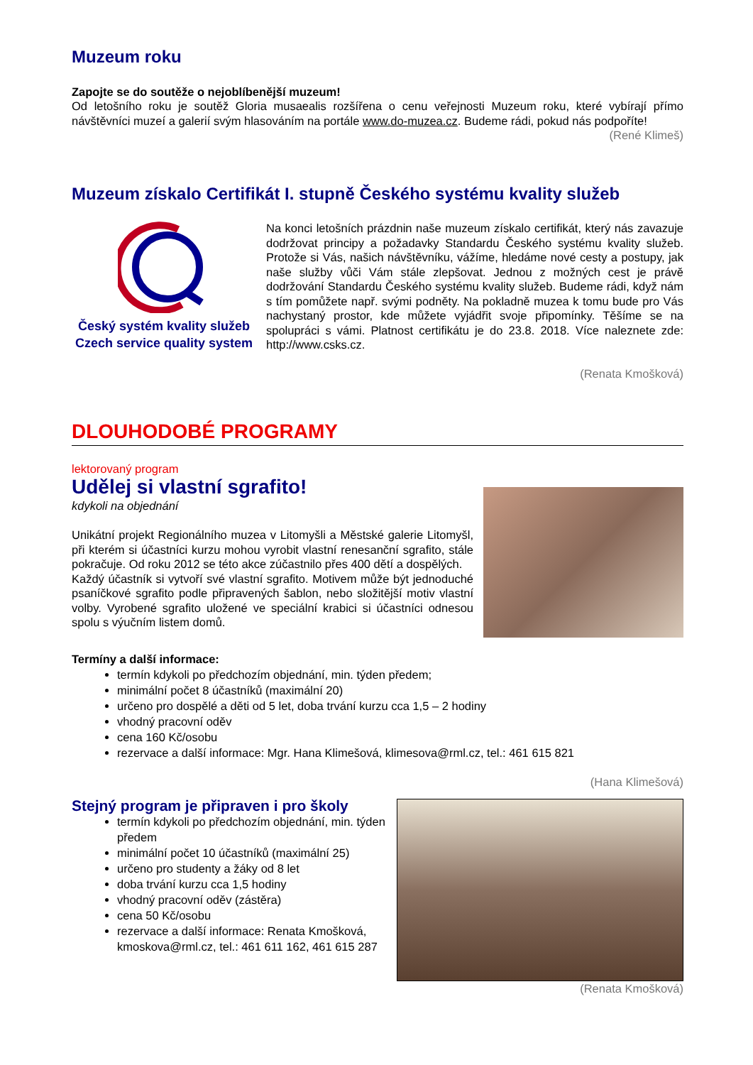Muzeum roku
Zapojte se do soutěže o nejoblíbenější muzeum!
Od letošního roku je soutěž Gloria musaealis rozšířena o cenu veřejnosti Muzeum roku, které vybírají přímo návštěvníci muzeí a galerií svým hlasováním na portále www.do-muzea.cz. Budeme rádi, pokud nás podpoříte!
(René Klimeš)
Muzeum získalo Certifikát I. stupně Českého systému kvality služeb
Český systém kvality služeb
Czech service quality system
Na konci letošních prázdnin naše muzeum získalo certifikát, který nás zavazuje dodržovat principy a požadavky Standardu Českého systému kvality služeb. Protože si Vás, našich návštěvníku, vážíme, hledáme nové cesty a postupy, jak naše služby vůči Vám stále zlepšovat. Jednou z možných cest je právě dodržování Standardu Českého systému kvality služeb. Budeme rádi, když nám s tím pomůžete např. svými podněty. Na pokladně muzea k tomu bude pro Vás nachystaný prostor, kde můžete vyjádřit svoje připomínky. Těšíme se na spolupráci s vámi. Platnost certifikátu je do 23.8. 2018. Více naleznete zde: http://www.csks.cz.
(Renata Kmošková)
DLOUHODOBÉ PROGRAMY
lektorovaný program
Udělej si vlastní sgrafito!
kdykoli na objednání
Unikátní projekt Regionálního muzea v Litomyšli a Městské galerie Litomyšl, při kterém si účastníci kurzu mohou vyrobit vlastní renesanční sgrafito, stále pokračuje. Od roku 2012 se této akce zúčastnilo přes 400 dětí a dospělých.
Každý účastník si vytvoří své vlastní sgrafito. Motivem může být jednoduché psaníčkové sgrafito podle připravených šablon, nebo složitější motiv vlastní volby. Vyrobené sgrafito uložené ve speciální krabici si účastníci odnesou spolu s výučním listem domů.
Termíny a další informace:
termín kdykoli po předchozím objednání, min. týden předem;
minimální počet 8 účastníků (maximální 20)
určeno pro dospělé a děti od 5 let, doba trvání kurzu cca 1,5 – 2 hodiny
vhodný pracovní oděv
cena 160 Kč/osobu
rezervace a další informace: Mgr. Hana Klimešová, klimesova@rml.cz, tel.: 461 615 821
(Hana Klimešová)
Stejný program je připraven i pro školy
termín kdykoli po předchozím objednání, min. týden předem
minimální počet 10 účastníků (maximální 25)
určeno pro studenty a žáky od 8 let
doba trvání kurzu cca 1,5 hodiny
vhodný pracovní oděv (zástěra)
cena 50 Kč/osobu
rezervace a další informace: Renata Kmošková, kmoskova@rml.cz, tel.: 461 611 162, 461 615 287
(Renata Kmošková)